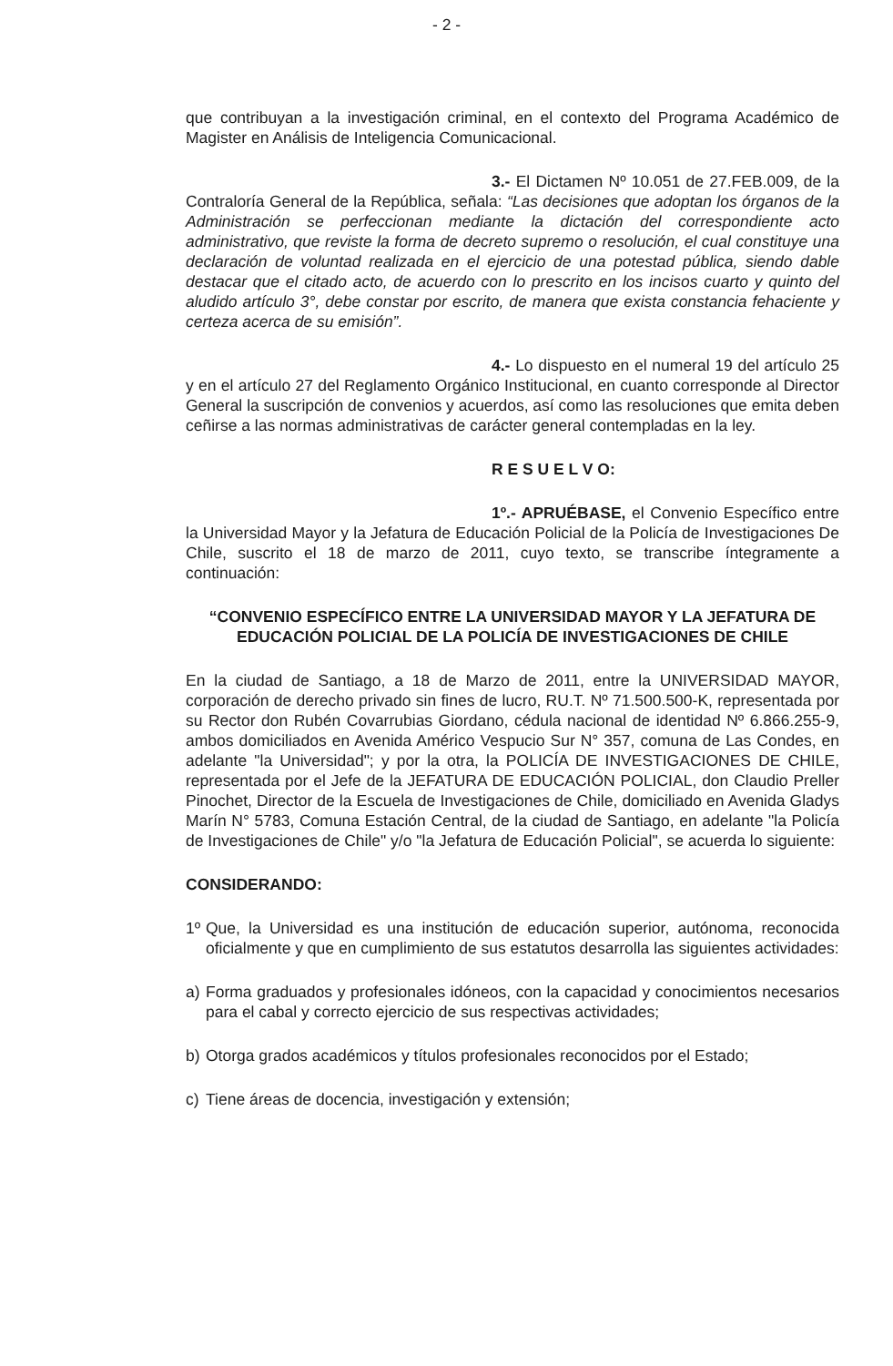- 2 -
que contribuyan a la investigación criminal, en el contexto del Programa Académico de Magister en Análisis de Inteligencia Comunicacional.
3.- El Dictamen Nº 10.051 de 27.FEB.009, de la Contraloría General de la República, señala: “Las decisiones que adoptan los órganos de la Administración se perfeccionan mediante la dictación del correspondiente acto administrativo, que reviste la forma de decreto supremo o resolución, el cual constituye una declaración de voluntad realizada en el ejercicio de una potestad pública, siendo dable destacar que el citado acto, de acuerdo con lo prescrito en los incisos cuarto y quinto del aludido artículo 3°, debe constar por escrito, de manera que exista constancia fehaciente y certeza acerca de su emisión”.
4.- Lo dispuesto en el numeral 19 del artículo 25 y en el artículo 27 del Reglamento Orgánico Institucional, en cuanto corresponde al Director General la suscripción de convenios y acuerdos, así como las resoluciones que emita deben ceñirse a las normas administrativas de carácter general contempladas en la ley.
R E S U E L V O:
1º.- APRUÉBASE, el Convenio Específico entre la Universidad Mayor y la Jefatura de Educación Policial de la Policía de Investigaciones De Chile, suscrito el 18 de marzo de 2011, cuyo texto, se transcribe íntegramente a continuación:
“CONVENIO ESPECÍFICO ENTRE LA UNIVERSIDAD MAYOR Y LA JEFATURA DE EDUCACIÓN POLICIAL DE LA POLICÍA DE INVESTIGACIONES DE CHILE
En la ciudad de Santiago, a 18 de Marzo de 2011, entre la UNIVERSIDAD MAYOR, corporación de derecho privado sin fines de lucro, RU.T. Nº 71.500.500-K, representada por su Rector don Rubén Covarrubias Giordano, cédula nacional de identidad Nº 6.866.255-9, ambos domiciliados en Avenida Américo Vespucio Sur N° 357, comuna de Las Condes, en adelante "la Universidad"; y por la otra, la POLICÍA DE INVESTIGACIONES DE CHILE, representada por el Jefe de la JEFATURA DE EDUCACIÓN POLICIAL, don Claudio Preller Pinochet, Director de la Escuela de Investigaciones de Chile, domiciliado en Avenida Gladys Marín N° 5783, Comuna Estación Central, de la ciudad de Santiago, en adelante "la Policía de Investigaciones de Chile" y/o "la Jefatura de Educación Policial", se acuerda lo siguiente:
CONSIDERANDO:
1º Que, la Universidad es una institución de educación superior, autónoma, reconocida oficialmente y que en cumplimiento de sus estatutos desarrolla las siguientes actividades:
a) Forma graduados y profesionales idóneos, con la capacidad y conocimientos necesarios para el cabal y correcto ejercicio de sus respectivas actividades;
b) Otorga grados académicos y títulos profesionales reconocidos por el Estado;
c) Tiene áreas de docencia, investigación y extensión;